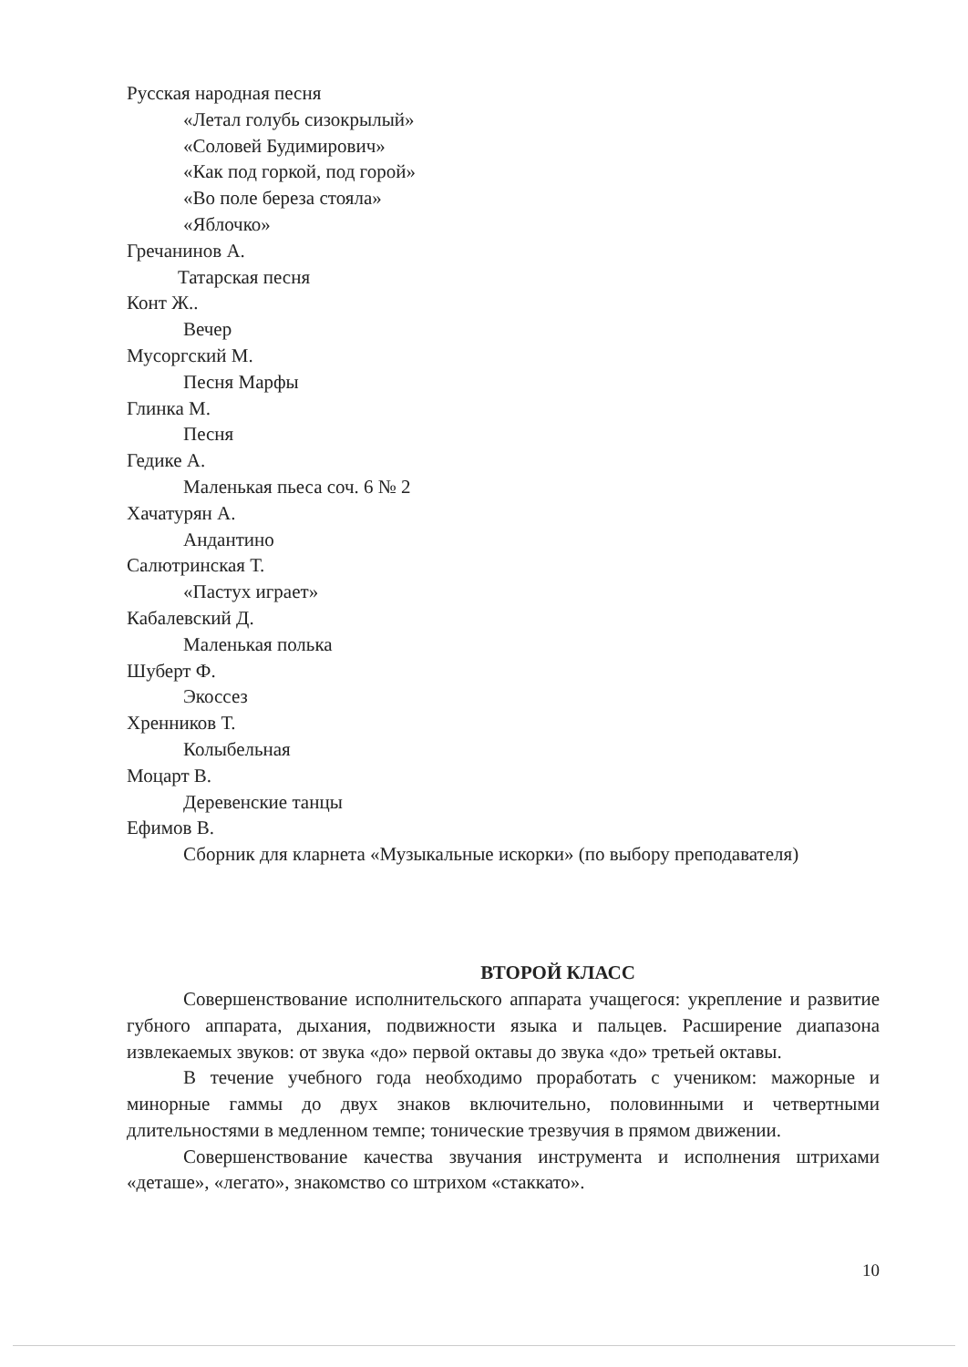Русская народная песня
«Летал голубь сизокрылый»
«Соловей Будимирович»
«Как под горкой, под горой»
«Во поле береза стояла»
«Яблочко»
Гречанинов А.
Татарская песня
Конт Ж..
Вечер
Мусоргский М.
Песня Марфы
Глинка М.
Песня
Гедике А.
Маленькая пьеса соч. 6 № 2
Хачатурян А.
Андантино
Салютринская Т.
«Пастух играет»
Кабалевский Д.
Маленькая полька
Шуберт Ф.
Экоссез
Хренников Т.
Колыбельная
Моцарт В.
Деревенские танцы
Ефимов В.
Сборник для кларнета «Музыкальные искорки» (по выбору преподавателя)
ВТОРОЙ КЛАСС
Совершенствование исполнительского аппарата учащегося: укрепление и развитие губного аппарата, дыхания, подвижности языка и пальцев. Расширение диапазона извлекаемых звуков: от звука «до» первой октавы до звука «до» третьей октавы.
В течение учебного года необходимо проработать с учеником: мажорные и минорные гаммы до двух знаков включительно, половинными и четвертными длительностями в медленном темпе; тонические трезвучия в прямом движении.
Совершенствование качества звучания инструмента и исполнения штрихами «деташе», «легато», знакомство со штрихом «стаккато».
10